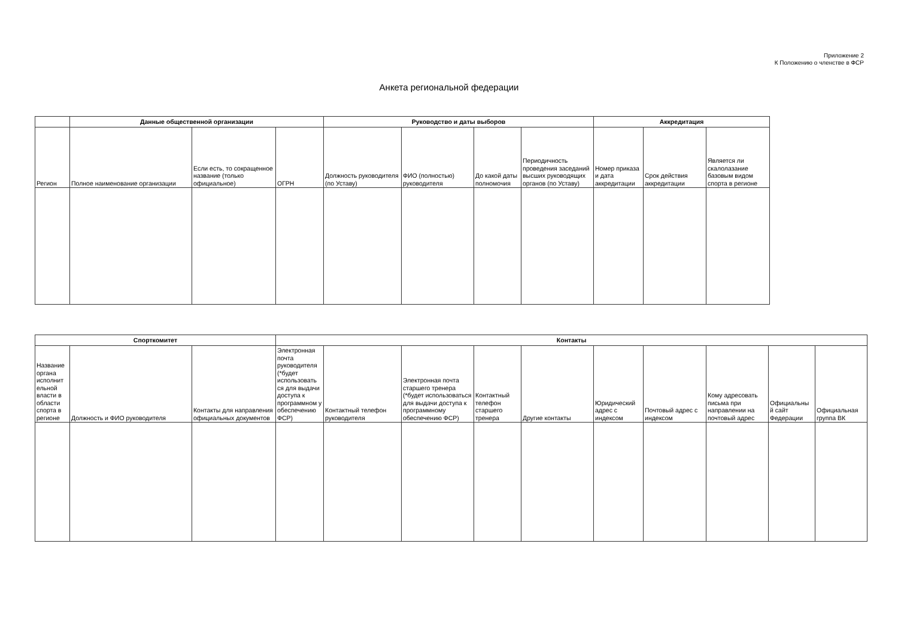Приложение 2
К Положению о членстве в ФСР
Анкета региональной федерации
| | Данные общественной организации | | | Руководство и даты выборов | | | | Аккредитация | | |
| --- | --- | --- | --- | --- | --- | --- | --- | --- | --- | --- |
| Регион | Полное наименование организации | Если есть, то сокращенное название (только официальное) | ОГРН | Должность руководителя (по Уставу) | ФИО (полностью) руководителя | До какой даты полномочия | Периодичность проведения заседаний высших руководящих органов (по Уставу) | Номер приказа и дата аккредитации | Срок действия аккредитации | Является ли скалолазание базовым видом спорта в регионе |
| Спорткомитет | | | Контакты | | | | | | | | | |
| --- | --- | --- | --- | --- | --- | --- | --- | --- | --- | --- | --- | --- |
| Название органа исполнит ельной власти в области спорта в регионе | Должность и ФИО руководителя | Контакты для направления официальных документов | Электронная почта руководителя (*будет использовать ся для выдачи доступа к программном у обеспечению ФСР) | Контактный телефон руководителя | Электронная почта старшего тренера (*будет использоваться для выдачи доступа к программному обеспечению ФСР) | Контактный телефон старшего тренера | Другие контакты | Юридический адрес с индексом | Почтовый адрес с индексом | Кому адресовать письма при направлении на почтовый адрес | Официальны й сайт Федерации | Официальная группа ВК |